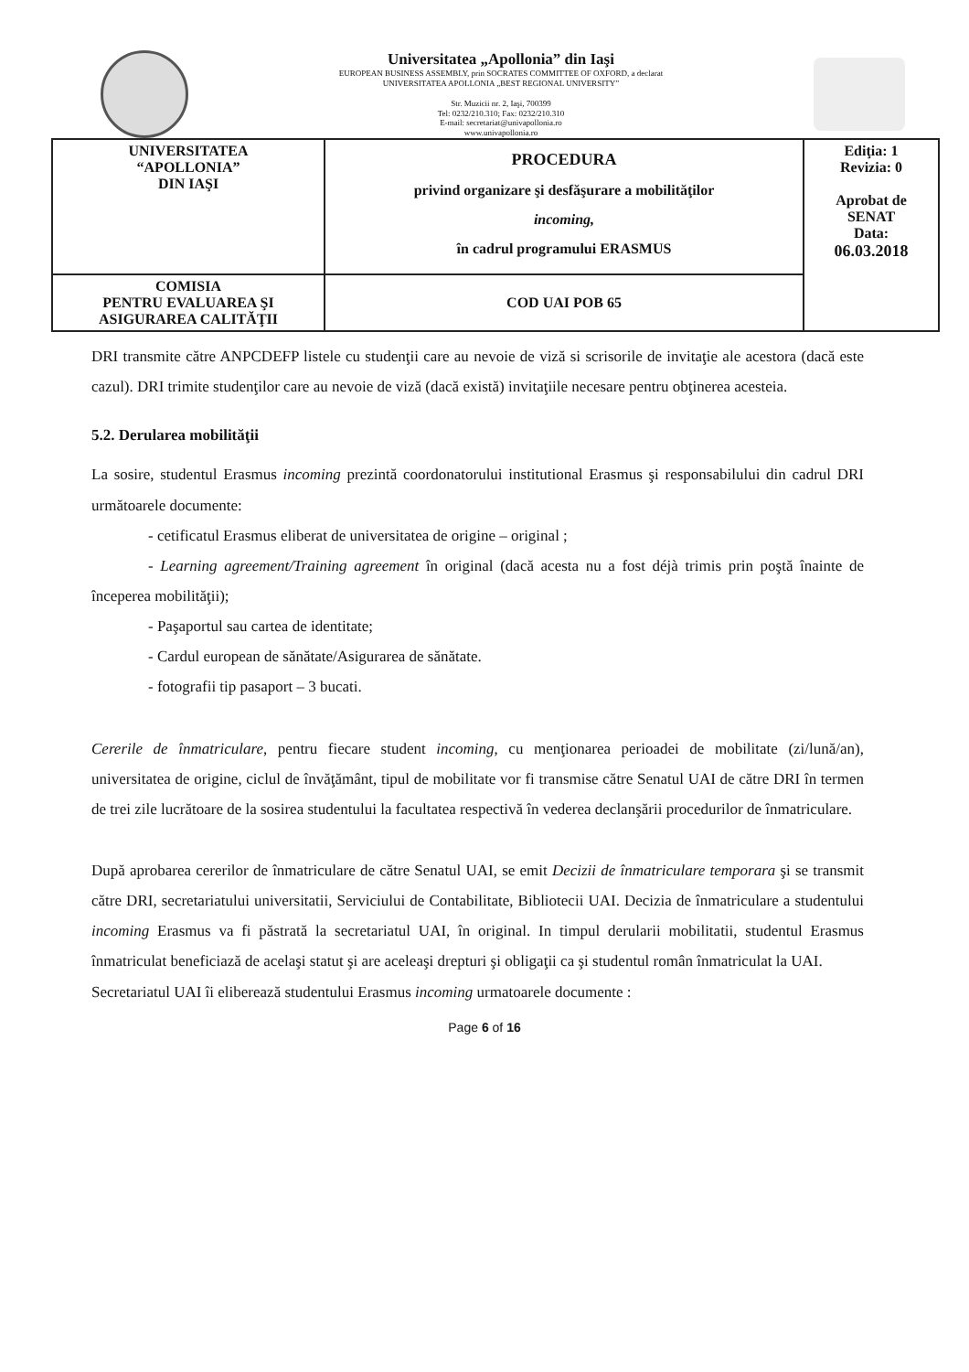Universitatea „Apollonia” din Iaşi
EUROPEAN BUSINESS ASSEMBLY, prin SOCRATES COMMITTEE OF OXFORD, a declarat
UNIVERSITATEA APOLLONIA „BEST REGIONAL UNIVERSITY”
Str. Muzicii nr. 2, Iaşi, 700399
Tel: 0232/210.310; Fax: 0232/210.310
E-mail: secretariat@univapollonia.ro
www.univapollonia.ro
| UNIVERSITATEA “APOLLONIA” DIN IAŞI | PROCEDURA privind organizare şi desfăşurare a mobilităţilor incoming, în cadrul programului ERASMUS | Ediţia: 1 Revizia: 0 Aprobat de SENAT Data: 06.03.2018 |
| COMISIA PENTRU EVALUAREA ŞI ASIGURAREA CALITĂŢII | COD UAI POB 65 | |
DRI transmite către ANPCDEFP listele cu studenţii care au nevoie de viză si scrisorile de invitaţie ale acestora (dacă este cazul). DRI trimite studenţilor care au nevoie de viză (dacă există) invitaţiile necesare pentru obţinerea acesteia.
5.2. Derularea mobilităţii
La sosire, studentul Erasmus incoming prezintă coordonatorului institutional Erasmus şi responsabilului din cadrul DRI următoarele documente:
- cetificatul Erasmus eliberat de universitatea de origine – original ;
- Learning agreement/Training agreement în original (dacă acesta nu a fost déjà trimis prin poştă înainte de începerea mobilităţii);
- Paşaportul sau cartea de identitate;
- Cardul european de sănătate/Asigurarea de sănătate.
- fotografii tip pasaport – 3 bucati.
Cererile de înmatriculare, pentru fiecare student incoming, cu menţionarea perioadei de mobilitate (zi/lună/an), universitatea de origine, ciclul de învăţământ, tipul de mobilitate vor fi transmise către Senatul UAI de către DRI în termen de trei zile lucrătoare de la sosirea studentului la facultatea respectivă în vederea declanşării procedurilor de înmatriculare.
După aprobarea cererilor de înmatriculare de către Senatul UAI, se emit Decizii de înmatriculare temporara şi se transmit către DRI, secretariatului universitatii, Serviciului de Contabilitate, Bibliotecii UAI. Decizia de înmatriculare a studentului incoming Erasmus va fi păstrată la secretariatul UAI, în original. In timpul derularii mobilitatii, studentul Erasmus înmatriculat beneficiază de acelaşi statut şi are aceleaşi drepturi şi obligaţii ca şi studentul român înmatriculat la UAI.
Secretariatul UAI îi eliberează studentului Erasmus incoming urmatoarele documente :
Page 6 of 16